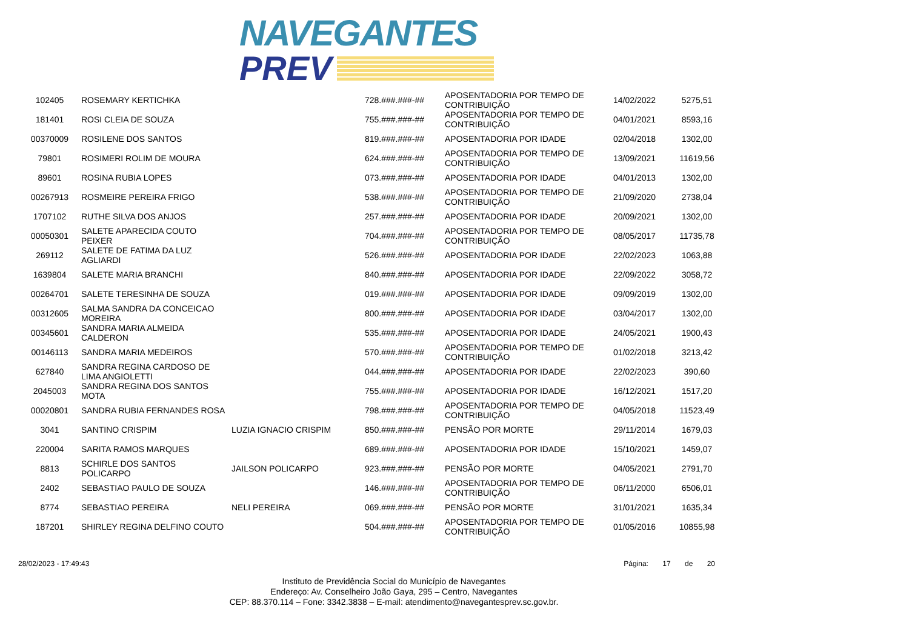NAVEGANTES
PREV
| 102405 | ROSEMARY KERTICHKA | | 728.###.###-## | APOSENTADORIA POR TEMPO DE CONTRIBUIÇÃO | 14/02/2022 | 5275,51 |
| 181401 | ROSI CLEIA DE SOUZA | | 755.###.###-## | APOSENTADORIA POR TEMPO DE CONTRIBUIÇÃO | 04/01/2021 | 8593,16 |
| 00370009 | ROSILENE DOS SANTOS | | 819.###.###-## | APOSENTADORIA POR IDADE | 02/04/2018 | 1302,00 |
| 79801 | ROSIMERI ROLIM DE MOURA | | 624.###.###-## | APOSENTADORIA POR TEMPO DE CONTRIBUIÇÃO | 13/09/2021 | 11619,56 |
| 89601 | ROSINA RUBIA LOPES | | 073.###.###-## | APOSENTADORIA POR IDADE | 04/01/2013 | 1302,00 |
| 00267913 | ROSMEIRE PEREIRA FRIGO | | 538.###.###-## | APOSENTADORIA POR TEMPO DE CONTRIBUIÇÃO | 21/09/2020 | 2738,04 |
| 1707102 | RUTHE SILVA DOS ANJOS | | 257.###.###-## | APOSENTADORIA POR IDADE | 20/09/2021 | 1302,00 |
| 00050301 | SALETE APARECIDA COUTO PEIXER | | 704.###.###-## | APOSENTADORIA POR TEMPO DE CONTRIBUIÇÃO | 08/05/2017 | 11735,78 |
| 269112 | SALETE DE FATIMA DA LUZ AGLIARDI | | 526.###.###-## | APOSENTADORIA POR IDADE | 22/02/2023 | 1063,88 |
| 1639804 | SALETE MARIA BRANCHI | | 840.###.###-## | APOSENTADORIA POR IDADE | 22/09/2022 | 3058,72 |
| 00264701 | SALETE TERESINHA DE SOUZA | | 019.###.###-## | APOSENTADORIA POR IDADE | 09/09/2019 | 1302,00 |
| 00312605 | SALMA SANDRA DA CONCEICAO MOREIRA | | 800.###.###-## | APOSENTADORIA POR IDADE | 03/04/2017 | 1302,00 |
| 00345601 | SANDRA MARIA ALMEIDA CALDERON | | 535.###.###-## | APOSENTADORIA POR IDADE | 24/05/2021 | 1900,43 |
| 00146113 | SANDRA MARIA MEDEIROS | | 570.###.###-## | APOSENTADORIA POR TEMPO DE CONTRIBUIÇÃO | 01/02/2018 | 3213,42 |
| 627840 | SANDRA REGINA CARDOSO DE LIMA ANGIOLETTI | | 044.###.###-## | APOSENTADORIA POR IDADE | 22/02/2023 | 390,60 |
| 2045003 | SANDRA REGINA DOS SANTOS MOTA | | 755.###.###-## | APOSENTADORIA POR IDADE | 16/12/2021 | 1517,20 |
| 00020801 | SANDRA RUBIA FERNANDES ROSA | | 798.###.###-## | APOSENTADORIA POR TEMPO DE CONTRIBUIÇÃO | 04/05/2018 | 11523,49 |
| 3041 | SANTINO CRISPIM | LUZIA IGNACIO CRISPIM | 850.###.###-## | PENSÃO POR MORTE | 29/11/2014 | 1679,03 |
| 220004 | SARITA RAMOS MARQUES | | 689.###.###-## | APOSENTADORIA POR IDADE | 15/10/2021 | 1459,07 |
| 8813 | SCHIRLE DOS SANTOS POLICARPO | JAILSON POLICARPO | 923.###.###-## | PENSÃO POR MORTE | 04/05/2021 | 2791,70 |
| 2402 | SEBASTIAO PAULO DE SOUZA | | 146.###.###-## | APOSENTADORIA POR TEMPO DE CONTRIBUIÇÃO | 06/11/2000 | 6506,01 |
| 8774 | SEBASTIAO PEREIRA | NELI PEREIRA | 069.###.###-## | PENSÃO POR MORTE | 31/01/2021 | 1635,34 |
| 187201 | SHIRLEY REGINA DELFINO COUTO | | 504.###.###-## | APOSENTADORIA POR TEMPO DE CONTRIBUIÇÃO | 01/05/2016 | 10855,98 |
28/02/2023 - 17:49:43 Página: 17 de 20
Instituto de Previdência Social do Município de Navegantes
Endereço: Av. Conselheiro João Gaya, 295 – Centro, Navegantes
CEP: 88.370.114 – Fone: 3342.3838 – E-mail: atendimento@navegantesprev.sc.gov.br.